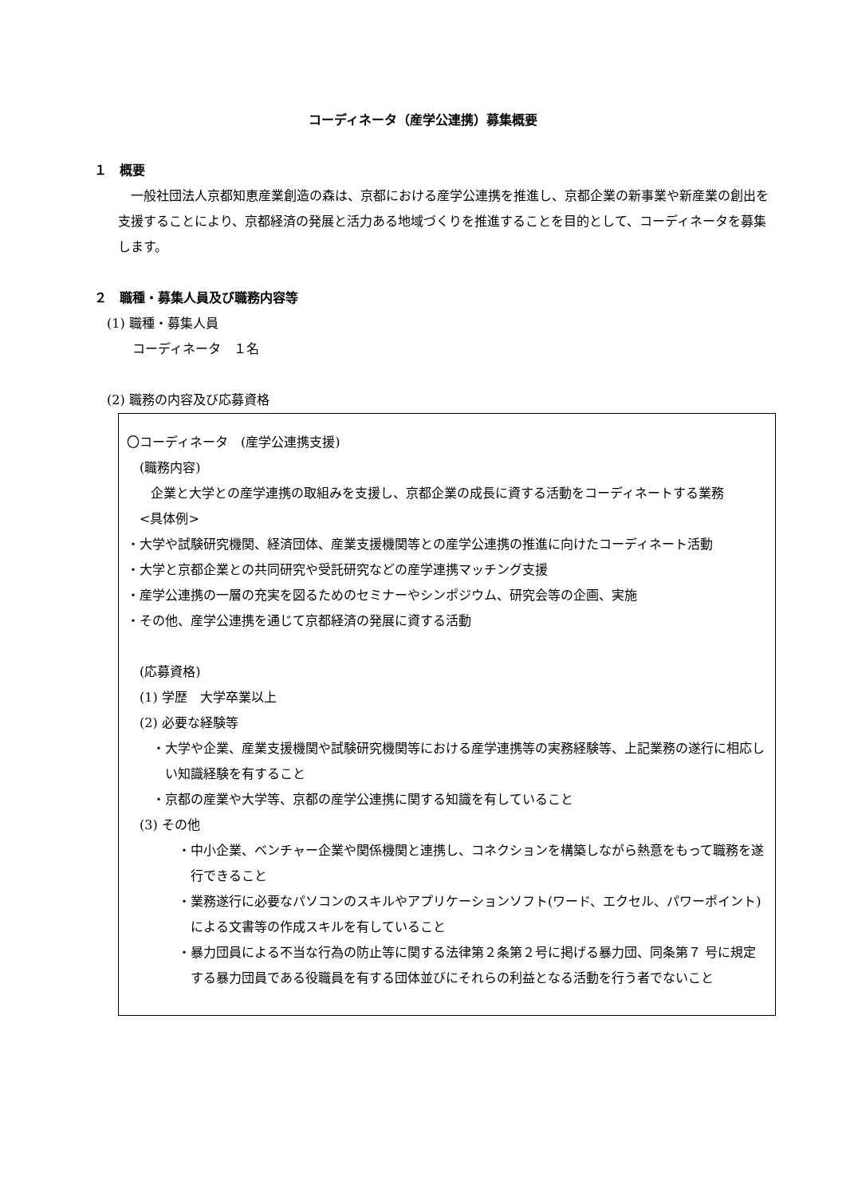コーディネータ（産学公連携）募集概要
１　概要
一般社団法人京都知恵産業創造の森は、京都における産学公連携を推進し、京都企業の新事業や新産業の創出を支援することにより、京都経済の発展と活力ある地域づくりを推進することを目的として、コーディネータを募集します。
２　職種・募集人員及び職務内容等
(1) 職種・募集人員
コーディネータ　１名
(2) 職務の内容及び応募資格
〇コーディネータ　(産学公連携支援)
(職務内容)
企業と大学との産学連携の取組みを支援し、京都企業の成長に資する活動をコーディネートする業務
<具体例>
・大学や試験研究機関、経済団体、産業支援機関等との産学公連携の推進に向けたコーディネート活動
・大学と京都企業との共同研究や受託研究などの産学連携マッチング支援
・産学公連携の一層の充実を図るためのセミナーやシンポジウム、研究会等の企画、実施
・その他、産学公連携を通じて京都経済の発展に資する活動
(応募資格)
(1) 学歴　大学卒業以上
(2) 必要な経験等
・大学や企業、産業支援機関や試験研究機関等における産学連携等の実務経験等、上記業務の遂行に相応しい知識経験を有すること
・京都の産業や大学等、京都の産学公連携に関する知識を有していること
(3) その他
・中小企業、ベンチャー企業や関係機関と連携し、コネクションを構築しながら熱意をもって職務を遂行できること
・業務遂行に必要なパソコンのスキルやアプリケーションソフト(ワード、エクセル、パワーポイント)による文書等の作成スキルを有していること
・暴力団員による不当な行為の防止等に関する法律第２条第２号に掲げる暴力団、同条第７ 号に規定する暴力団員である役職員を有する団体並びにそれらの利益となる活動を行う者でないこと